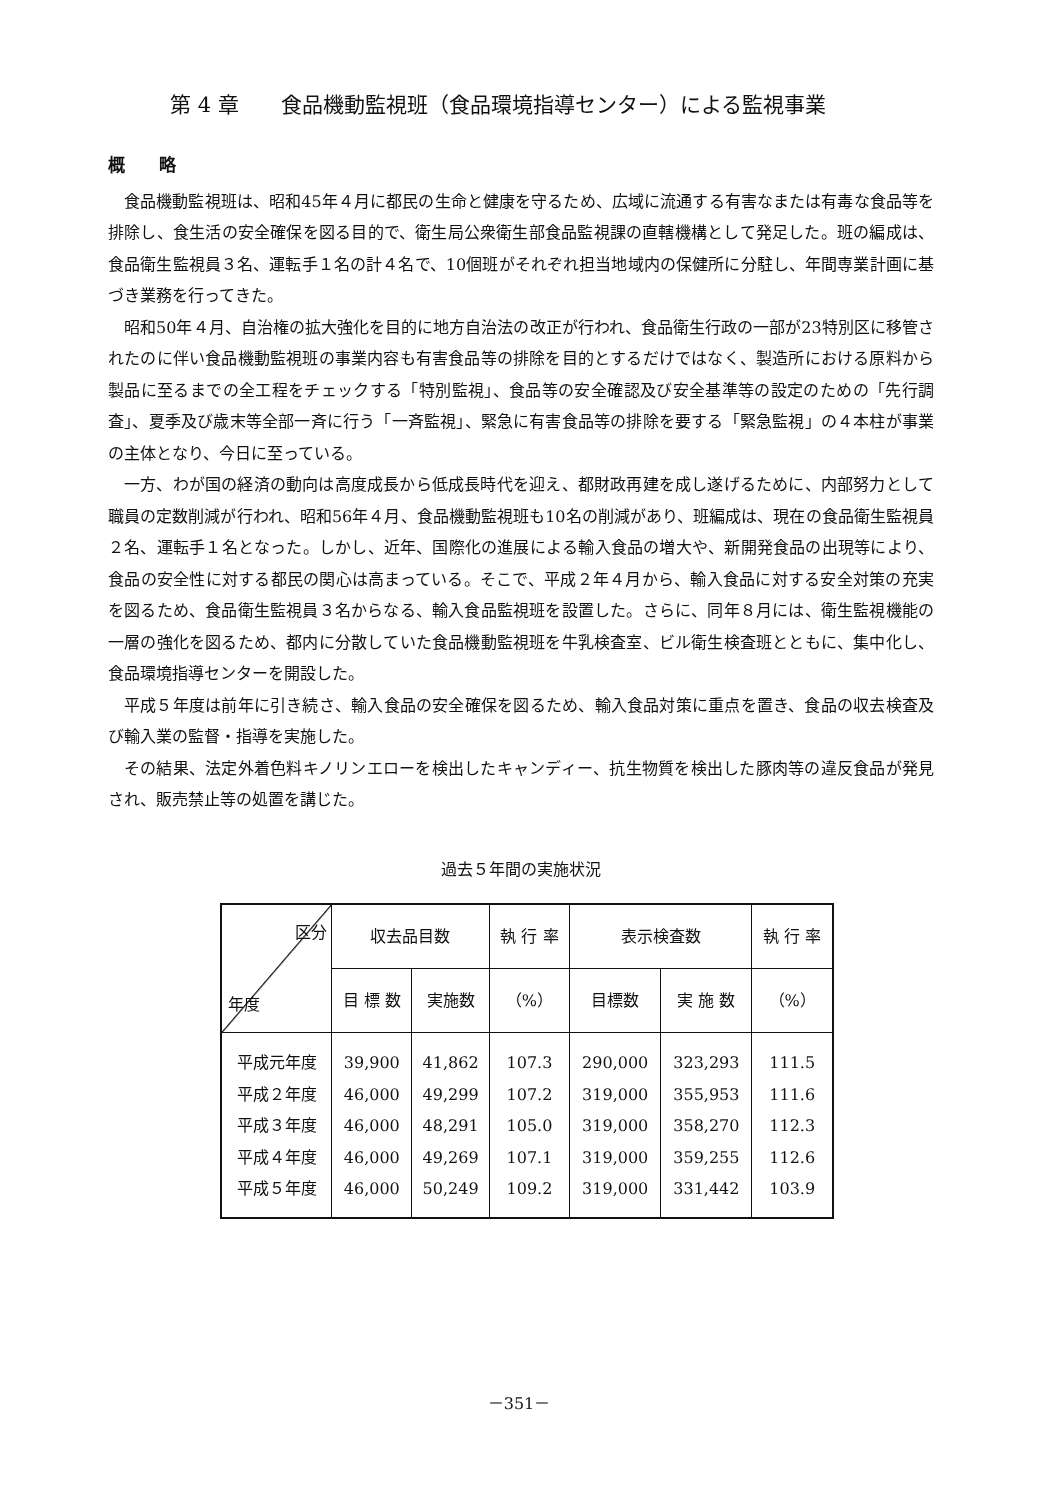第 4 章　　食品機動監視班（食品環境指導センター）による監視事業
概　　略
食品機動監視班は、昭和45年４月に都民の生命と健康を守るため、広域に流通する有害なまたは有毒な食品等を排除し、食生活の安全確保を図る目的で、衛生局公衆衛生部食品監視課の直轄機構として発足した。班の編成は、食品衛生監視員３名、運転手１名の計４名で、10個班がそれぞれ担当地域内の保健所に分駐し、年間専業計画に基づき業務を行ってきた。
昭和50年４月、自治権の拡大強化を目的に地方自治法の改正が行われ、食品衛生行政の一部が23特別区に移管されたのに伴い食品機動監視班の事業内容も有害食品等の排除を目的とするだけではなく、製造所における原料から製品に至るまでの全工程をチェックする「特別監視」、食品等の安全確認及び安全基準等の設定のための「先行調査」、夏季及び歳末等全部一斉に行う「一斉監視」、緊急に有害食品等の排除を要する「緊急監視」の４本柱が事業の主体となり、今日に至っている。
一方、わが国の経済の動向は高度成長から低成長時代を迎え、都財政再建を成し遂げるために、内部努力として職員の定数削減が行われ、昭和56年４月、食品機動監視班も10名の削減があり、班編成は、現在の食品衛生監視員２名、運転手１名となった。しかし、近年、国際化の進展による輸入食品の増大や、新開発食品の出現等により、食品の安全性に対する都民の関心は高まっている。そこで、平成２年４月から、輸入食品に対する安全対策の充実を図るため、食品衛生監視員３名からなる、輸入食品監視班を設置した。さらに、同年８月には、衛生監視機能の一層の強化を図るため、都内に分散していた食品機動監視班を牛乳検査室、ビル衛生検査班とともに、集中化し、食品環境指導センターを開設した。
平成５年度は前年に引き続さ、輸入食品の安全確保を図るため、輸入食品対策に重点を置き、食品の収去検査及び輸入業の監督・指導を実施した。
その結果、法定外着色料キノリンエローを検出したキャンディー、抗生物質を検出した豚肉等の違反食品が発見され、販売禁止等の処置を講じた。
過去５年間の実施状況
| 区分 年度 | 収去品目数 | | 執 行 率 | 表示検査数 | | 執 行 率 |
| --- | --- | --- | --- | --- | --- | --- |
| | 目 標 数 | 実施数 | （%） | 目標数 | 実 施 数 | （%） |
| 平成元年度 | 39,900 | 41,862 | 107.3 | 290,000 | 323,293 | 111.5 |
| 平成２年度 | 46,000 | 49,299 | 107.2 | 319,000 | 355,953 | 111.6 |
| 平成３年度 | 46,000 | 48,291 | 105.0 | 319,000 | 358,270 | 112.3 |
| 平成４年度 | 46,000 | 49,269 | 107.1 | 319,000 | 359,255 | 112.6 |
| 平成５年度 | 46,000 | 50,249 | 109.2 | 319,000 | 331,442 | 103.9 |
－351－